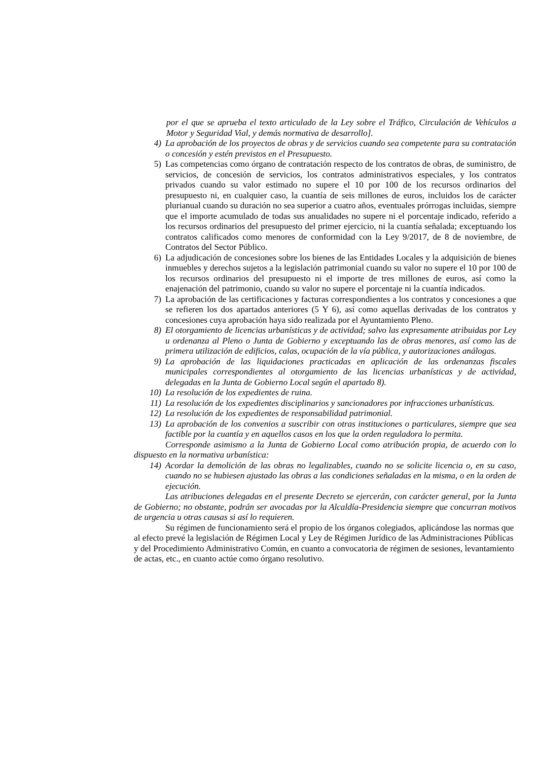por el que se aprueba el texto articulado de la Ley sobre el Tráfico, Circulación de Vehículos a Motor y Seguridad Vial, y demás normativa de desarrollo].
4) La aprobación de los proyectos de obras y de servicios cuando sea competente para su contratación o concesión y estén previstos en el Presupuesto.
5) Las competencias como órgano de contratación respecto de los contratos de obras, de suministro, de servicios, de concesión de servicios, los contratos administrativos especiales, y los contratos privados cuando su valor estimado no supere el 10 por 100 de los recursos ordinarios del presupuesto ni, en cualquier caso, la cuantía de seis millones de euros, incluidos los de carácter plurianual cuando su duración no sea superior a cuatro años, eventuales prórrogas incluidas, siempre que el importe acumulado de todas sus anualidades no supere ni el porcentaje indicado, referido a los recursos ordinarios del presupuesto del primer ejercicio, ni la cuantía señalada; exceptuando los contratos calificados como menores de conformidad con la Ley 9/2017, de 8 de noviembre, de Contratos del Sector Público.
6) La adjudicación de concesiones sobre los bienes de las Entidades Locales y la adquisición de bienes inmuebles y derechos sujetos a la legislación patrimonial cuando su valor no supere el 10 por 100 de los recursos ordinarios del presupuesto ni el importe de tres millones de euros, así como la enajenación del patrimonio, cuando su valor no supere el porcentaje ni la cuantía indicados.
7) La aprobación de las certificaciones y facturas correspondientes a los contratos y concesiones a que se refieren los dos apartados anteriores (5 Y 6), así como aquellas derivadas de los contratos y concesiones cuya aprobación haya sido realizada por el Ayuntamiento Pleno.
8) El otorgamiento de licencias urbanísticas y de actividad; salvo las expresamente atribuidas por Ley u ordenanza al Pleno o Junta de Gobierno y exceptuando las de obras menores, así como las de primera utilización de edificios, calas, ocupación de la vía pública, y autorizaciones análogas.
9) La aprobación de las liquidaciones practicadas en aplicación de las ordenanzas fiscales municipales correspondientes al otorgamiento de las licencias urbanísticas y de actividad, delegadas en la Junta de Gobierno Local según el apartado 8).
10) La resolución de los expedientes de ruina.
11) La resolución de los expedientes disciplinarios y sancionadores por infracciones urbanísticas.
12) La resolución de los expedientes de responsabilidad patrimonial.
13) La aprobación de los convenios a suscribir con otras instituciones o particulares, siempre que sea factible por la cuantía y en aquellos casos en los que la orden reguladora lo permita.
Corresponde asimismo a la Junta de Gobierno Local como atribución propia, de acuerdo con lo dispuesto en la normativa urbanística:
14) Acordar la demolición de las obras no legalizables, cuando no se solicite licencia o, en su caso, cuando no se hubiesen ajustado las obras a las condiciones señaladas en la misma, o en la orden de ejecución.
Las atribuciones delegadas en el presente Decreto se ejercerán, con carácter general, por la Junta de Gobierno; no obstante, podrán ser avocadas por la Alcaldía-Presidencia siempre que concurran motivos de urgencia u otras causas si así lo requieren.
Su régimen de funcionamiento será el propio de los órganos colegiados, aplicándose las normas que al efecto prevé la legislación de Régimen Local y Ley de Régimen Jurídico de las Administraciones Públicas y del Procedimiento Administrativo Común, en cuanto a convocatoria de régimen de sesiones, levantamiento de actas, etc., en cuanto actúe como órgano resolutivo.